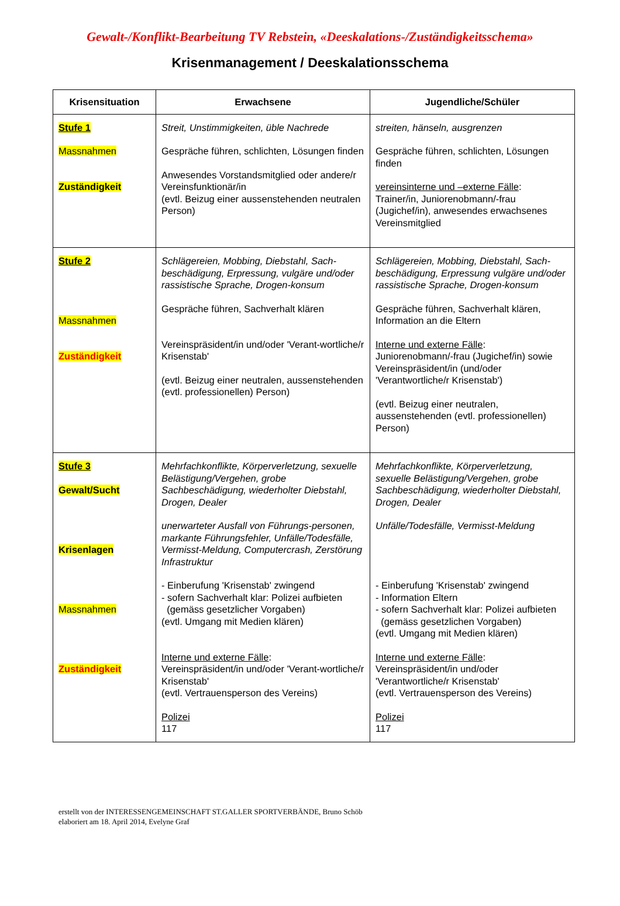Gewalt-/Konflikt-Bearbeitung TV Rebstein, «Deeskalations-/Zuständigkeitsschema»
Krisenmanagement / Deeskalationsschema
| Krisensituation | Erwachsene | Jugendliche/Schüler |
| --- | --- | --- |
| Stufe 1 Massnahmen Zuständigkeit | Streit, Unstimmigkeiten, üble Nachrede Gespräche führen, schlichten, Lösungen finden Anwesendes Vorstandsmitglied oder andere/r Vereinsfunktionär/in (evtl. Beizug einer aussenstehenden neutralen Person) | streiten, hänseln, ausgrenzen Gespräche führen, schlichten, Lösungen finden vereinsinterne und –externe Fälle : Trainer/in, Juniorenobmann/-frau (Jugichef/in), anwesendes erwachsenes Vereinsmitglied |
| Stufe 2 Massnahmen Zuständigkeit | Schlägereien, Mobbing, Diebstahl, Sach-beschädigung, Erpressung, vulgäre und/oder rassistische Sprache, Drogen-konsum Gespräche führen, Sachverhalt klären Vereinspräsident/in und/oder 'Verant-wortliche/r Krisenstab' (evtl. Beizug einer neutralen, aussenstehenden (evtl. professionellen) Person) | Schlägereien, Mobbing, Diebstahl, Sach-beschädigung, Erpressung vulgäre und/oder rassistische Sprache, Drogen-konsum Gespräche führen, Sachverhalt klären, Information an die Eltern Interne und externe Fälle : Juniorenobmann/-frau (Jugichef/in) sowie Vereinspräsident/in (und/oder 'Verantwortliche/r Krisenstab') (evtl. Beizug einer neutralen, aussenstehenden (evtl. professionellen) Person) |
| Stufe 3 Gewalt/Sucht Krisenlagen Massnahmen Zuständigkeit | Mehrfachkonflikte, Körperverletzung, sexuelle Belästigung/Vergehen, grobe Sachbeschädigung, wiederholter Diebstahl, Drogen, Dealer unerwarteter Ausfall von Führungs-personen, markante Führungsfehler, Unfälle/Todesfälle, Vermisst-Meldung, Computercrash, Zerstörung Infrastruktur - Einberufung 'Krisenstab' zwingend - sofern Sachverhalt klar: Polizei aufbieten (gemäss gesetzlicher Vorgaben) (evtl. Umgang mit Medien klären) Interne und externe Fälle : Vereinspräsident/in und/oder 'Verant-wortliche/r Krisenstab' (evtl. Vertrauensperson des Vereins) Polizei 117 | Mehrfachkonflikte, Körperverletzung, sexuelle Belästigung/Vergehen, grobe Sachbeschädigung, wiederholter Diebstahl, Drogen, Dealer Unfälle/Todesfälle, Vermisst-Meldung - Einberufung 'Krisenstab' zwingend - Information Eltern - sofern Sachverhalt klar: Polizei aufbieten (gemäss gesetzlichen Vorgaben) (evtl. Umgang mit Medien klären) Interne und externe Fälle : Vereinspräsident/in und/oder 'Verantwortliche/r Krisenstab' (evtl. Vertrauensperson des Vereins) Polizei 117 |
erstellt von der INTERESSENGEMEINSCHAFT ST.GALLER SPORTVERBÄNDE, Bruno Schöb
elaboriert am 18. April 2014, Evelyne Graf